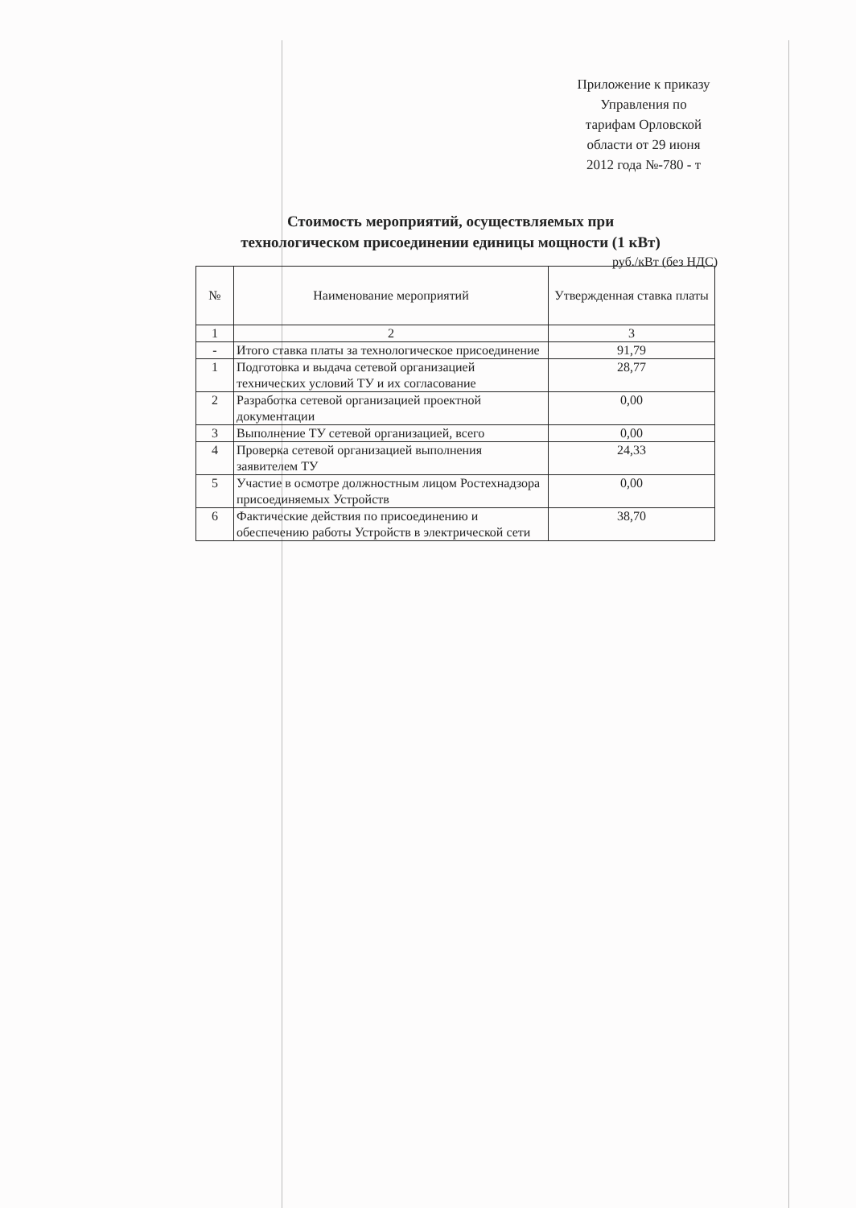Приложение к приказу
Управления по
тарифам Орловской
области от 29 июня
2012 года №-780 - т
Стоимость мероприятий, осуществляемых при
технологическом присоединении единицы мощности (1 кВт)
руб./кВт (без НДС)
| № | Наименование мероприятий | Утвержденная ставка платы |
| --- | --- | --- |
| 1 | 2 | 3 |
| - | Итого ставка платы за технологическое присоединение | 91,79 |
| 1 | Подготовка и выдача сетевой организацией технических условий ТУ и их согласование | 28,77 |
| 2 | Разработка сетевой организацией проектной документации | 0,00 |
| 3 | Выполнение ТУ сетевой организацией, всего | 0,00 |
| 4 | Проверка сетевой организацией выполнения заявителем ТУ | 24,33 |
| 5 | Участие в осмотре должностным лицом Ростехнадзора присоединяемых Устройств | 0,00 |
| 6 | Фактические действия по присоединению и обеспечению работы Устройств в электрической сети | 38,70 |